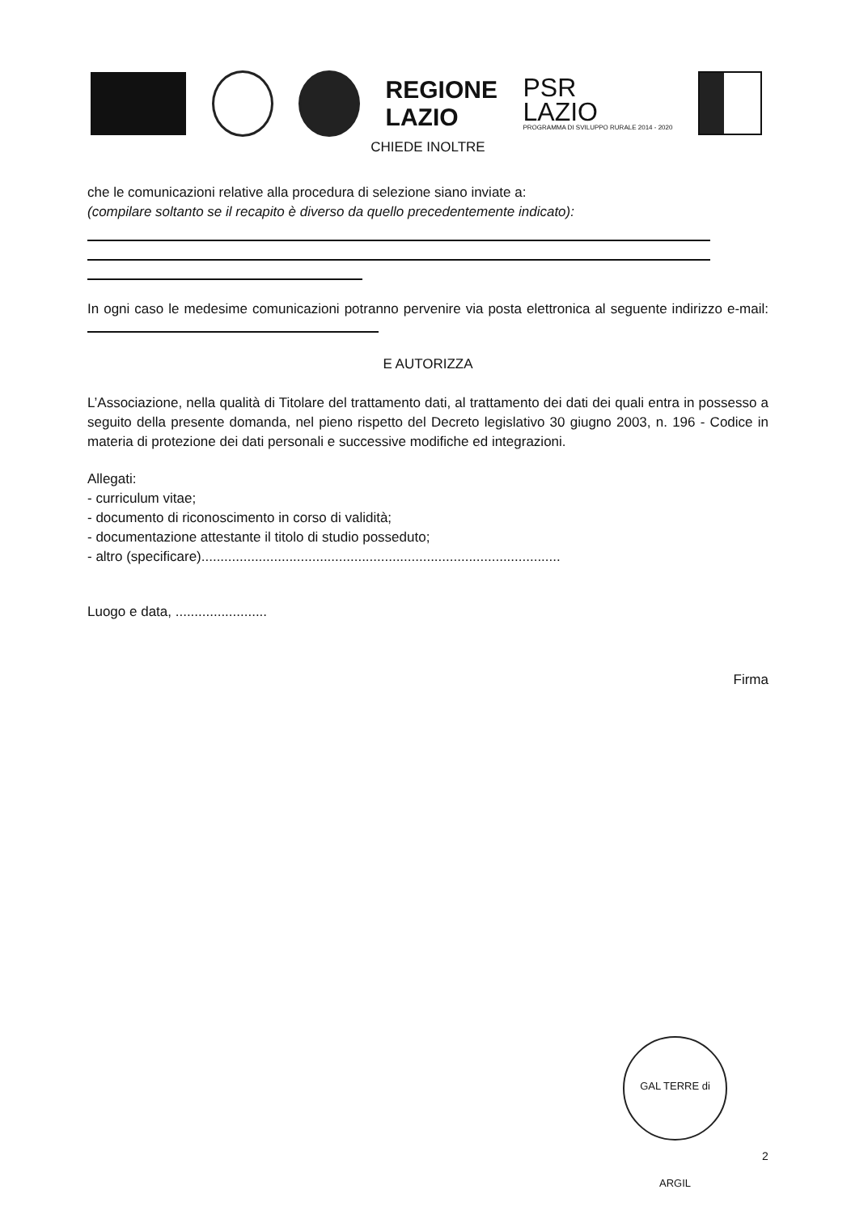REGIONE
LAZIO
PSR
LAZIO
PROGRAMMA DI SVILUPPO RURALE 2014 - 2020
CHIEDE INOLTRE
che le comunicazioni relative alla procedura di selezione siano inviate a:
(compilare soltanto se il recapito è diverso da quello precedentemente indicato):
In ogni caso le medesime comunicazioni potranno pervenire via posta elettronica al seguente indirizzo e-mail:
E AUTORIZZA
L’Associazione, nella qualità di Titolare del trattamento dati, al trattamento dei dati dei quali entra in possesso a seguito della presente domanda, nel pieno rispetto del Decreto legislativo 30 giugno 2003, n. 196 - Codice in materia di protezione dei dati personali e successive modifiche ed integrazioni.
Allegati:
- curriculum vitae;
- documento di riconoscimento in corso di validità;
- documentazione attestante il titolo di studio posseduto;
- altro (specificare)..............................................................................................
Luogo e data, ........................
Firma
GAL TERRE di ARGIL
2